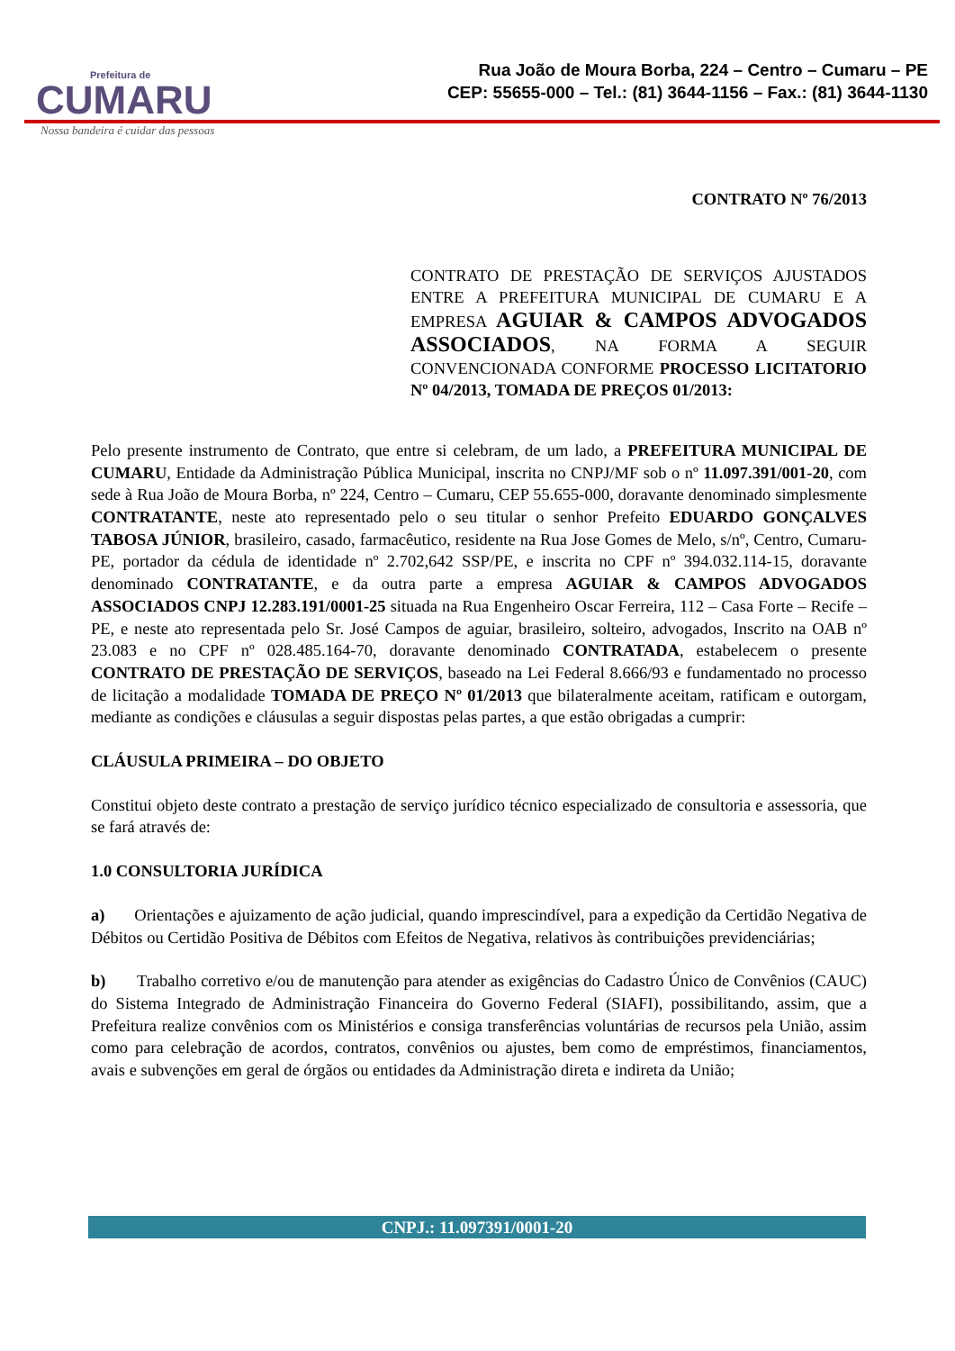Prefeitura de
CUMARU
Rua João de Moura Borba, 224 – Centro – Cumaru – PE
CEP: 55655-000 – Tel.: (81) 3644-1156 – Fax.: (81) 3644-1130
Nossa bandeira é cuidar das pessoas
CONTRATO Nº 76/2013
CONTRATO DE PRESTAÇÃO DE SERVIÇOS AJUSTADOS ENTRE A PREFEITURA MUNICIPAL DE CUMARU E A EMPRESA AGUIAR & CAMPOS ADVOGADOS ASSOCIADOS, NA FORMA A SEGUIR CONVENCIONADA CONFORME PROCESSO LICITATORIO Nº 04/2013, TOMADA DE PREÇOS 01/2013:
Pelo presente instrumento de Contrato, que entre si celebram, de um lado, a PREFEITURA MUNICIPAL DE CUMARU, Entidade da Administração Pública Municipal, inscrita no CNPJ/MF sob o nº 11.097.391/001-20, com sede à Rua João de Moura Borba, nº 224, Centro – Cumaru, CEP 55.655-000, doravante denominado simplesmente CONTRATANTE, neste ato representado pelo o seu titular o senhor Prefeito EDUARDO GONÇALVES TABOSA JÚNIOR, brasileiro, casado, farmacêutico, residente na Rua Jose Gomes de Melo, s/nº, Centro, Cumaru-PE, portador da cédula de identidade nº 2.702,642 SSP/PE, e inscrita no CPF nº 394.032.114-15, doravante denominado CONTRATANTE, e da outra parte a empresa AGUIAR & CAMPOS ADVOGADOS ASSOCIADOS CNPJ 12.283.191/0001-25 situada na Rua Engenheiro Oscar Ferreira, 112 – Casa Forte – Recife –PE, e neste ato representada pelo Sr. José Campos de aguiar, brasileiro, solteiro, advogados, Inscrito na OAB nº 23.083 e no CPF nº 028.485.164-70, doravante denominado CONTRATADA, estabelecem o presente CONTRATO DE PRESTAÇÃO DE SERVIÇOS, baseado na Lei Federal 8.666/93 e fundamentado no processo de licitação a modalidade TOMADA DE PREÇO Nº 01/2013 que bilateralmente aceitam, ratificam e outorgam, mediante as condições e cláusulas a seguir dispostas pelas partes, a que estão obrigadas a cumprir:
CLÁUSULA PRIMEIRA – DO OBJETO
Constitui objeto deste contrato a prestação de serviço jurídico técnico especializado de consultoria e assessoria, que se fará através de:
1.0 CONSULTORIA JURÍDICA
a) Orientações e ajuizamento de ação judicial, quando imprescindível, para a expedição da Certidão Negativa de Débitos ou Certidão Positiva de Débitos com Efeitos de Negativa, relativos às contribuições previdenciárias;
b) Trabalho corretivo e/ou de manutenção para atender as exigências do Cadastro Único de Convênios (CAUC) do Sistema Integrado de Administração Financeira do Governo Federal (SIAFI), possibilitando, assim, que a Prefeitura realize convênios com os Ministérios e consiga transferências voluntárias de recursos pela União, assim como para celebração de acordos, contratos, convênios ou ajustes, bem como de empréstimos, financiamentos, avais e subvenções em geral de órgãos ou entidades da Administração direta e indireta da União;
CNPJ.: 11.097391/0001-20